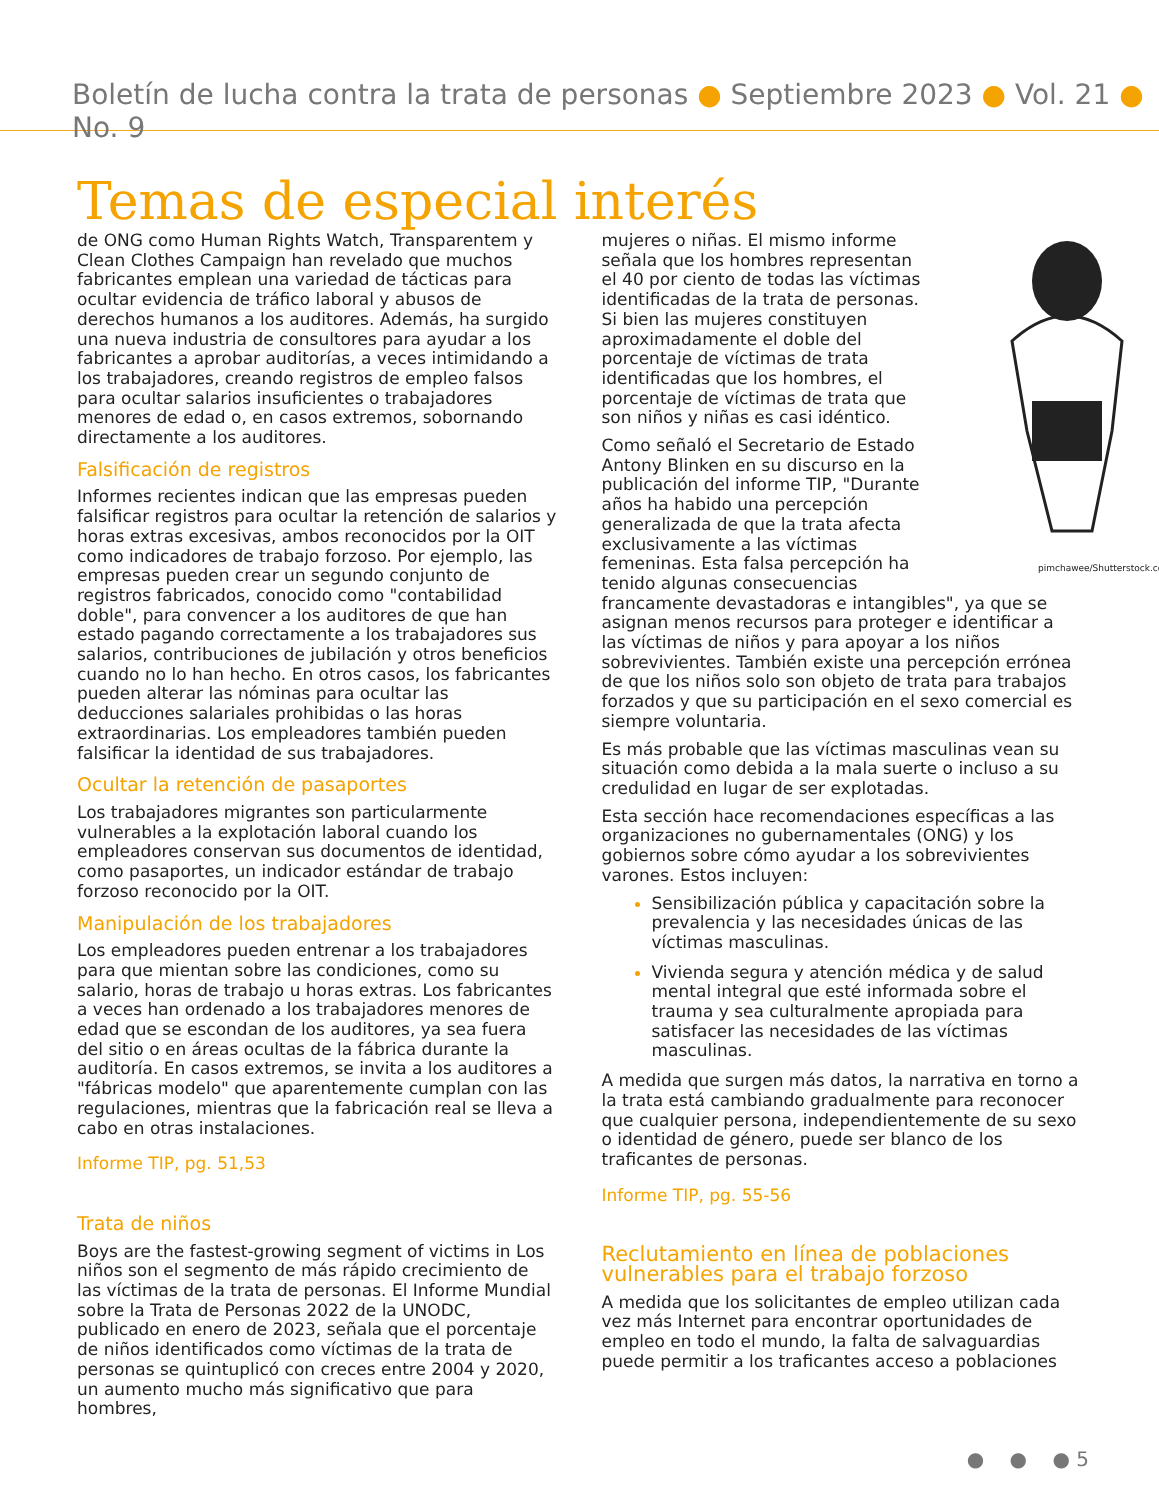Boletín de lucha contra la trata de personas ● Septiembre 2023 ● Vol. 21 ● No. 9
Temas de especial interés
de ONG como Human Rights Watch, Transparentem y Clean Clothes Campaign han revelado que muchos fabricantes emplean una variedad de tácticas para ocultar evidencia de tráfico laboral y abusos de derechos humanos a los auditores. Además, ha surgido una nueva industria de consultores para ayudar a los fabricantes a aprobar auditorías, a veces intimidando a los trabajadores, creando registros de empleo falsos para ocultar salarios insuficientes o trabajadores menores de edad o, en casos extremos, sobornando directamente a los auditores.
Falsificación de registros
Informes recientes indican que las empresas pueden falsificar registros para ocultar la retención de salarios y horas extras excesivas, ambos reconocidos por la OIT como indicadores de trabajo forzoso. Por ejemplo, las empresas pueden crear un segundo conjunto de registros fabricados, conocido como "contabilidad doble", para convencer a los auditores de que han estado pagando correctamente a los trabajadores sus salarios, contribuciones de jubilación y otros beneficios cuando no lo han hecho. En otros casos, los fabricantes pueden alterar las nóminas para ocultar las deducciones salariales prohibidas o las horas extraordinarias. Los empleadores también pueden falsificar la identidad de sus trabajadores.
Ocultar la retención de pasaportes
Los trabajadores migrantes son particularmente vulnerables a la explotación laboral cuando los empleadores conservan sus documentos de identidad, como pasaportes, un indicador estándar de trabajo forzoso reconocido por la OIT.
Manipulación de los trabajadores
Los empleadores pueden entrenar a los trabajadores para que mientan sobre las condiciones, como su salario, horas de trabajo u horas extras. Los fabricantes a veces han ordenado a los trabajadores menores de edad que se escondan de los auditores, ya sea fuera del sitio o en áreas ocultas de la fábrica durante la auditoría. En casos extremos, se invita a los auditores a "fábricas modelo" que aparentemente cumplan con las regulaciones, mientras que la fabricación real se lleva a cabo en otras instalaciones.
Informe TIP, pg. 51,53
Trata de niños
Boys are the fastest-growing segment of victims in Los niños son el segmento de más rápido crecimiento de las víctimas de la trata de personas. El Informe Mundial sobre la Trata de Personas 2022 de la UNODC, publicado en enero de 2023, señala que el porcentaje de niños identificados como víctimas de la trata de personas se quintuplicó con creces entre 2004 y 2020, un aumento mucho más significativo que para hombres,
pimchawee/Shutterstock.com
mujeres o niñas. El mismo informe señala que los hombres representan el 40 por ciento de todas las víctimas identificadas de la trata de personas. Si bien las mujeres constituyen aproximadamente el doble del porcentaje de víctimas de trata identificadas que los hombres, el porcentaje de víctimas de trata que son niños y niñas es casi idéntico.
Como señaló el Secretario de Estado Antony Blinken en su discurso en la publicación del informe TIP, "Durante años ha habido una percepción generalizada de que la trata afecta exclusivamente a las víctimas femeninas. Esta falsa percepción ha tenido algunas consecuencias francamente devastadoras e intangibles", ya que se asignan menos recursos para proteger e identificar a las víctimas de niños y para apoyar a los niños sobrevivientes. También existe una percepción errónea de que los niños solo son objeto de trata para trabajos forzados y que su participación en el sexo comercial es siempre voluntaria.
Es más probable que las víctimas masculinas vean su situación como debida a la mala suerte o incluso a su credulidad en lugar de ser explotadas.
Esta sección hace recomendaciones específicas a las organizaciones no gubernamentales (ONG) y los gobiernos sobre cómo ayudar a los sobrevivientes varones. Estos incluyen:
Sensibilización pública y capacitación sobre la prevalencia y las necesidades únicas de las víctimas masculinas.
Vivienda segura y atención médica y de salud mental integral que esté informada sobre el trauma y sea culturalmente apropiada para satisfacer las necesidades de las víctimas masculinas.
A medida que surgen más datos, la narrativa en torno a la trata está cambiando gradualmente para reconocer que cualquier persona, independientemente de su sexo o identidad de género, puede ser blanco de los traficantes de personas.
Informe TIP, pg. 55-56
Reclutamiento en línea de poblaciones vulnerables para el trabajo forzoso
A medida que los solicitantes de empleo utilizan cada vez más Internet para encontrar oportunidades de empleo en todo el mundo, la falta de salvaguardias puede permitir a los traficantes acceso a poblaciones
● ● ● 5